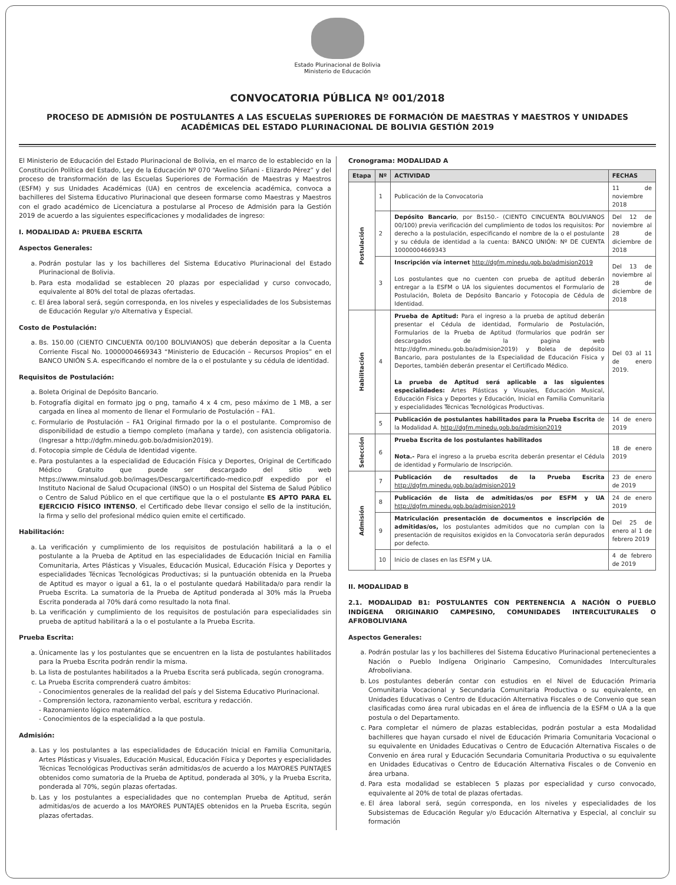Estado Plurinacional de Bolivia
Ministerio de Educación
CONVOCATORIA PÚBLICA Nº 001/2018
PROCESO DE ADMISIÓN DE POSTULANTES A LAS ESCUELAS SUPERIORES DE FORMACIÓN DE MAESTRAS Y MAESTROS Y UNIDADES ACADÉMICAS DEL ESTADO PLURINACIONAL DE BOLIVIA GESTIÓN 2019
El Ministerio de Educación del Estado Plurinacional de Bolivia, en el marco de lo establecido en la Constitución Política del Estado, Ley de la Educación Nº 070 “Avelino Siñani - Elizardo Pérez” y del proceso de transformación de las Escuelas Superiores de Formación de Maestras y Maestros (ESFM) y sus Unidades Académicas (UA) en centros de excelencia académica, convoca a bachilleres del Sistema Educativo Plurinacional que deseen formarse como Maestras y Maestros con el grado académico de Licenciatura a postularse al Proceso de Admisión para la Gestión 2019 de acuerdo a las siguientes especificaciones y modalidades de ingreso:
I. MODALIDAD A: PRUEBA ESCRITA
Aspectos Generales:
a. Podrán postular las y los bachilleres del Sistema Educativo Plurinacional del Estado Plurinacional de Bolivia.
b. Para esta modalidad se establecen 20 plazas por especialidad y curso convocado, equivalente al 80% del total de plazas ofertadas.
c. El área laboral será, según corresponda, en los niveles y especialidades de los Subsistemas de Educación Regular y/o Alternativa y Especial.
Costo de Postulación:
a. Bs. 150.00 (CIENTO CINCUENTA 00/100 BOLIVIANOS) que deberán depositar a la Cuenta Corriente Fiscal No. 10000004669343 “Ministerio de Educación – Recursos Propios” en el BANCO UNIÓN S.A. especificando el nombre de la o el postulante y su cédula de identidad.
Requisitos de Postulación:
a. Boleta Original de Depósito Bancario.
b. Fotografía digital en formato jpg o png, tamaño 4 x 4 cm, peso máximo de 1 MB, a ser cargada en línea al momento de llenar el Formulario de Postulación – FA1.
c. Formulario de Postulación – FA1 Original firmado por la o el postulante. Compromiso de disponibilidad de estudio a tiempo completo (mañana y tarde), con asistencia obligatoria. (Ingresar a http://dgfm.minedu.gob.bo/admision2019).
d. Fotocopia simple de Cédula de Identidad vigente.
e. Para postulantes a la especialidad de Educación Física y Deportes, Original de Certificado Médico Gratuito que puede ser descargado del sitio web https://www.minsalud.gob.bo/images/Descarga/certificado-medico.pdf expedido por el Instituto Nacional de Salud Ocupacional (INSO) o un Hospital del Sistema de Salud Público o Centro de Salud Público en el que certifique que la o el postulante ES APTO PARA EL EJERCICIO FÍSICO INTENSO, el Certificado debe llevar consigo el sello de la institución, la firma y sello del profesional médico quien emite el certificado.
Habilitación:
a. La verificación y cumplimiento de los requisitos de postulación habilitará a la o el postulante a la Prueba de Aptitud en las especialidades de Educación Inicial en Familia Comunitaria, Artes Plásticas y Visuales, Educación Musical, Educación Física y Deportes y especialidades Técnicas Tecnológicas Productivas; si la puntuación obtenida en la Prueba de Aptitud es mayor o igual a 61, la o el postulante quedará Habilitada/o para rendir la Prueba Escrita. La sumatoria de la Prueba de Aptitud ponderada al 30% más la Prueba Escrita ponderada al 70% dará como resultado la nota final.
b. La verificación y cumplimiento de los requisitos de postulación para especialidades sin prueba de aptitud habilitará a la o el postulante a la Prueba Escrita.
Prueba Escrita:
a. Únicamente las y los postulantes que se encuentren en la lista de postulantes habilitados para la Prueba Escrita podrán rendir la misma.
b. La lista de postulantes habilitados a la Prueba Escrita será publicada, según cronograma.
c. La Prueba Escrita comprenderá cuatro ámbitos:
- Conocimientos generales de la realidad del país y del Sistema Educativo Plurinacional.
- Comprensión lectora, razonamiento verbal, escritura y redacción.
- Razonamiento lógico matemático.
- Conocimientos de la especialidad a la que postula.
Admisión:
a. Las y los postulantes a las especialidades de Educación Inicial en Familia Comunitaria, Artes Plásticas y Visuales, Educación Musical, Educación Física y Deportes y especialidades Técnicas Tecnológicas Productivas serán admitidas/os de acuerdo a los MAYORES PUNTAJES obtenidos como sumatoria de la Prueba de Aptitud, ponderada al 30%, y la Prueba Escrita, ponderada al 70%, según plazas ofertadas.
b. Las y los postulantes a especialidades que no contemplan Prueba de Aptitud, serán admitidas/os de acuerdo a los MAYORES PUNTAJES obtenidos en la Prueba Escrita, según plazas ofertadas.
Cronograma: MODALIDAD A
| Etapa | Nº | ACTIVIDAD | FECHAS |
| --- | --- | --- | --- |
| Postulación | 1 | Publicación de la Convocatoria | 11 de noviembre 2018 |
| | 2 | Depósito Bancario , por Bs150.- (CIENTO CINCUENTA BOLIVIANOS 00/100) previa verificación del cumplimiento de todos los requisitos: Por derecho a la postulación, especificando el nombre de la o el postulante y su cédula de identidad a la cuenta: BANCO UNIÓN: Nº DE CUENTA 10000004669343 | Del 12 de noviembre al 28 de diciembre de 2018 |
| | 3 | Inscripción vía internet http://dgfm.minedu.gob.bo/admision2019 Los postulantes que no cuenten con prueba de aptitud deberán entregar a la ESFM o UA los siguientes documentos el Formulario de Postulación, Boleta de Depósito Bancario y Fotocopia de Cédula de Identidad. | Del 13 de noviembre al 28 de diciembre de 2018 |
| Habilitación | 4 | Prueba de Aptitud: Para el ingreso a la prueba de aptitud deberán presentar el Cédula de identidad, Formulario de Postulación, Formularios de la Prueba de Aptitud (formularios que podrán ser descargados de la pagina web http://dgfm.minedu.gob.bo/admision2019) y Boleta de depósito Bancario, para postulantes de la Especialidad de Educación Física y Deportes, también deberán presentar el Certificado Médico. La prueba de Aptitud será aplicable a las siguientes especialidades: Artes Plásticas y Visuales, Educación Musical, Educación Física y Deportes y Educación, Inicial en Familia Comunitaria y especialidades Técnicas Tecnológicas Productivas. | Del 03 al 11 de enero 2019. |
| | 5 | Publicación de postulantes habilitados para la Prueba Escrita de la Modalidad A. http://dgfm.minedu.gob.bo/admision2019 | 14 de enero 2019 |
| Selección | 6 | Prueba Escrita de los postulantes habilitados Nota.- Para el ingreso a la prueba escrita deberán presentar el Cédula de identidad y Formulario de Inscripción. | 18 de enero 2019 |
| Admisión | 7 | Publicación de resultados de la Prueba Escrita http://dgfm.minedu.gob.bo/admision2019 | 23 de enero de 2019 |
| | 8 | Publicación de lista de admitidas/os por ESFM y UA http://dgfm.minedu.gob.bo/admision2019 | 24 de enero 2019 |
| | 9 | Matriculación presentación de documentos e inscripción de admitidas/os, los postulantes admitidos que no cumplan con la presentación de requisitos exigidos en la Convocatoria serán depurados por defecto. | Del 25 de enero al 1 de febrero 2019 |
| | 10 | Inicio de clases en las ESFM y UA. | 4 de febrero de 2019 |
II. MODALIDAD B
2.1. MODALIDAD B1: POSTULANTES CON PERTENENCIA A NACIÓN O PUEBLO INDÍGENA ORIGINARIO CAMPESINO, COMUNIDADES INTERCULTURALES O AFROBOLIVIANA
Aspectos Generales:
a. Podrán postular las y los bachilleres del Sistema Educativo Plurinacional pertenecientes a Nación o Pueblo Indígena Originario Campesino, Comunidades Interculturales Afroboliviana.
b. Los postulantes deberán contar con estudios en el Nivel de Educación Primaria Comunitaria Vocacional y Secundaria Comunitaria Productiva o su equivalente, en Unidades Educativas o Centro de Educación Alternativa Fiscales o de Convenio que sean clasificadas como área rural ubicadas en el área de influencia de la ESFM o UA a la que postula o del Departamento.
c. Para completar el número de plazas establecidas, podrán postular a esta Modalidad bachilleres que hayan cursado el nivel de Educación Primaria Comunitaria Vocacional o su equivalente en Unidades Educativas o Centro de Educación Alternativa Fiscales o de Convenio en área rural y Educación Secundaria Comunitaria Productiva o su equivalente en Unidades Educativas o Centro de Educación Alternativa Fiscales o de Convenio en área urbana.
d. Para esta modalidad se establecen 5 plazas por especialidad y curso convocado, equivalente al 20% de total de plazas ofertadas.
e. El área laboral será, según corresponda, en los niveles y especialidades de los Subsistemas de Educación Regular y/o Educación Alternativa y Especial, al concluir su formación